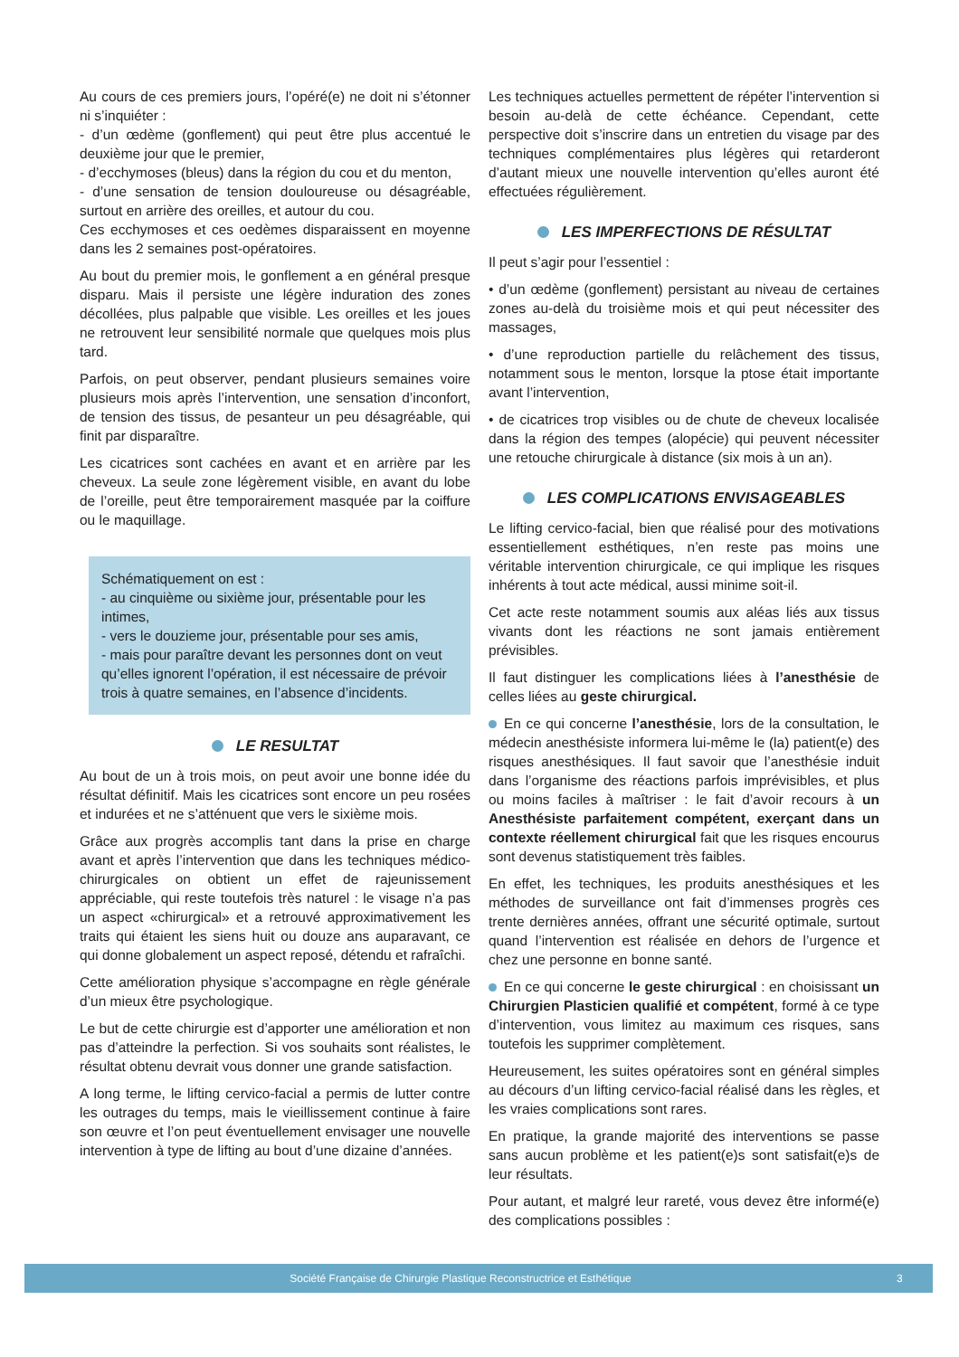Au cours de ces premiers jours, l’opéré(e) ne doit ni s’étonner ni s’inquiéter :
- d’un œdème (gonflement) qui peut être plus accentué le deuxième jour que le premier,
- d’ecchymoses (bleus) dans la région du cou et du menton,
- d’une sensation de tension douloureuse ou désagréable, surtout en arrière des oreilles, et autour du cou.
Ces ecchymoses et ces oedèmes disparaissent en moyenne dans les 2 semaines post-opératoires.
Au bout du premier mois, le gonflement a en général presque disparu. Mais il persiste une légère induration des zones décollées, plus palpable que visible. Les oreilles et les joues ne retrouvent leur sensibilité normale que quelques mois plus tard.
Parfois, on peut observer, pendant plusieurs semaines voire plusieurs mois après l’intervention, une sensation d’inconfort, de tension des tissus, de pesanteur un peu désagréable, qui finit par disparaître.
Les cicatrices sont cachées en avant et en arrière par les cheveux. La seule zone légèrement visible, en avant du lobe de l’oreille, peut être temporairement masquée par la coiffure ou le maquillage.
Schématiquement on est :
- au cinquième ou sixième jour, présentable pour les intimes,
- vers le douzieme jour, présentable pour ses amis,
- mais pour paraître devant les personnes dont on veut qu’elles ignorent l’opération, il est nécessaire de prévoir trois à quatre semaines, en l’absence d’incidents.
LE RESULTAT
Au bout de un à trois mois, on peut avoir une bonne idée du résultat définitif. Mais les cicatrices sont encore un peu rosées et indurées et ne s’atténuent que vers le sixième mois.
Grâce aux progrès accomplis tant dans la prise en charge avant et après l’intervention que dans les techniques médico-chirurgicales on obtient un effet de rajeunissement appréciable, qui reste toutefois très naturel : le visage n’a pas un aspect «chirurgical» et a retrouvé approximativement les traits qui étaient les siens huit ou douze ans auparavant, ce qui donne globalement un aspect reposé, détendu et rafraîchi.
Cette amélioration physique s’accompagne en règle générale d’un mieux être psychologique.
Le but de cette chirurgie est d’apporter une amélioration et non pas d’atteindre la perfection. Si vos souhaits sont réalistes, le résultat obtenu devrait vous donner une grande satisfaction.
A long terme, le lifting cervico-facial a permis de lutter contre les outrages du temps, mais le vieillissement continue à faire son œuvre et l’on peut éventuellement envisager une nouvelle intervention à type de lifting au bout d’une dizaine d’années.
Les techniques actuelles permettent de répéter l’intervention si besoin au-delà de cette échéance. Cependant, cette perspective doit s’inscrire dans un entretien du visage par des techniques complémentaires plus légères qui retarderont d’autant mieux une nouvelle intervention qu’elles auront été effectuées régulièrement.
LES IMPERFECTIONS DE RÉSULTAT
Il peut s’agir pour l’essentiel :
• d’un œdème (gonflement) persistant au niveau de certaines zones au-delà du troisième mois et qui peut nécessiter des massages,
• d’une reproduction partielle du relâchement des tissus, notamment sous le menton, lorsque la ptose était importante avant l’intervention,
• de cicatrices trop visibles ou de chute de cheveux localisée dans la région des tempes (alopécie) qui peuvent nécessiter une retouche chirurgicale à distance (six mois à un an).
LES COMPLICATIONS ENVISAGEABLES
Le lifting cervico-facial, bien que réalisé pour des motivations essentiellement esthétiques, n’en reste pas moins une véritable intervention chirurgicale, ce qui implique les risques inhérents à tout acte médical, aussi minime soit-il.
Cet acte reste notamment soumis aux aléas liés aux tissus vivants dont les réactions ne sont jamais entièrement prévisibles.
Il faut distinguer les complications liées à l’anesthésie de celles liées au geste chirurgical.
En ce qui concerne l’anesthésie, lors de la consultation, le médecin anesthésiste informera lui-même le (la) patient(e) des risques anesthésiques. Il faut savoir que l’anesthésie induit dans l’organisme des réactions parfois imprévisibles, et plus ou moins faciles à maîtriser : le fait d’avoir recours à un Anesthésiste parfaitement compétent, exerçant dans un contexte réellement chirurgical fait que les risques encourus sont devenus statistiquement très faibles.
En effet, les techniques, les produits anesthésiques et les méthodes de surveillance ont fait d’immenses progrès ces trente dernières années, offrant une sécurité optimale, surtout quand l’intervention est réalisée en dehors de l’urgence et chez une personne en bonne santé.
En ce qui concerne le geste chirurgical : en choisissant un Chirurgien Plasticien qualifié et compétent, formé à ce type d’intervention, vous limitez au maximum ces risques, sans toutefois les supprimer complètement.
Heureusement, les suites opératoires sont en général simples au décours d’un lifting cervico-facial réalisé dans les règles, et les vraies complications sont rares.
En pratique, la grande majorité des interventions se passe sans aucun problème et les patient(e)s sont satisfait(e)s de leur résultats.
Pour autant, et malgré leur rareté, vous devez être informé(e) des complications possibles :
Société Française de Chirurgie Plastique Reconstructrice et Esthétique 3